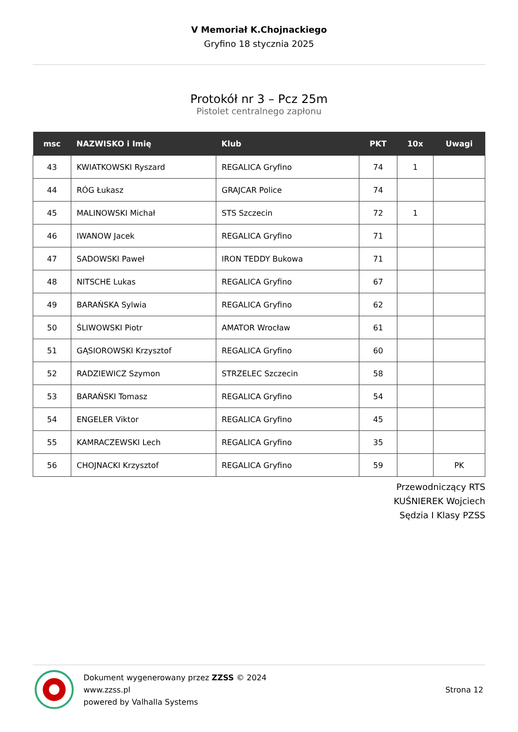V Memoriał K.Chojnackiego
Gryfino 18 stycznia 2025
Protokół nr 3 – Pcz 25m
Pistolet centralnego zapłonu
| msc | NAZWISKO i Imię | Klub | PKT | 10x | Uwagi |
| --- | --- | --- | --- | --- | --- |
| 43 | KWIATKOWSKI Ryszard | REGALICA Gryfino | 74 | 1 | |
| 44 | RÓG Łukasz | GRAJCAR Police | 74 | | |
| 45 | MALINOWSKI Michał | STS Szczecin | 72 | 1 | |
| 46 | IWANOW Jacek | REGALICA Gryfino | 71 | | |
| 47 | SADOWSKI Paweł | IRON TEDDY Bukowa | 71 | | |
| 48 | NITSCHE Lukas | REGALICA Gryfino | 67 | | |
| 49 | BARAŃSKA Sylwia | REGALICA Gryfino | 62 | | |
| 50 | ŚLIWOWSKI Piotr | AMATOR Wrocław | 61 | | |
| 51 | GĄSIOROWSKI Krzysztof | REGALICA Gryfino | 60 | | |
| 52 | RADZIEWICZ Szymon | STRZELEC Szczecin | 58 | | |
| 53 | BARAŃSKI Tomasz | REGALICA Gryfino | 54 | | |
| 54 | ENGELER Viktor | REGALICA Gryfino | 45 | | |
| 55 | KAMRACZEWSKI Lech | REGALICA Gryfino | 35 | | |
| 56 | CHOJNACKI Krzysztof | REGALICA Gryfino | 59 | | PK |
Przewodniczący RTS
KUŚNIEREK Wojciech
Sędzia I Klasy PZSS
Dokument wygenerowany przez ZZSS © 2024
www.zzss.pl
powered by Valhalla Systems
Strona 12